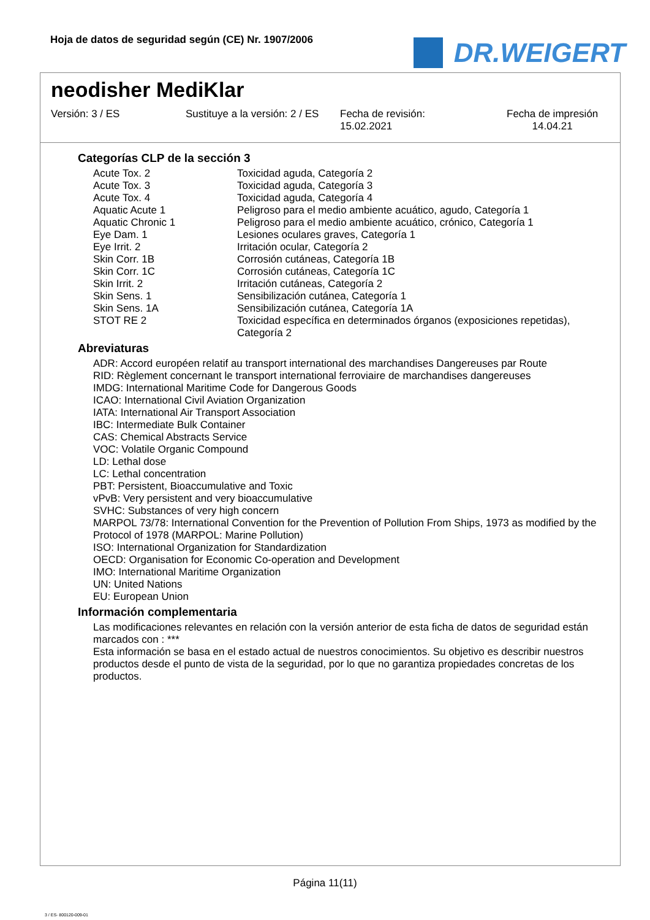Hoja de datos de seguridad según (CE) Nr. 1907/2006
DR.WEIGERT
neodisher MediKlar
Versión: 3 / ES Sustituye a la versión: 2 / ES
Fecha de revisión:
15.02.2021
Fecha de impresión
14.04.21
Categorías CLP de la sección 3
| Acute Tox. 2 | Toxicidad aguda, Categoría 2 |
| Acute Tox. 3 | Toxicidad aguda, Categoría 3 |
| Acute Tox. 4 | Toxicidad aguda, Categoría 4 |
| Aquatic Acute 1 | Peligroso para el medio ambiente acuático, agudo, Categoría 1 |
| Aquatic Chronic 1 | Peligroso para el medio ambiente acuático, crónico, Categoría 1 |
| Eye Dam. 1 | Lesiones oculares graves, Categoría 1 |
| Eye Irrit. 2 | Irritación ocular, Categoría 2 |
| Skin Corr. 1B | Corrosión cutáneas, Categoría 1B |
| Skin Corr. 1C | Corrosión cutáneas, Categoría 1C |
| Skin Irrit. 2 | Irritación cutáneas, Categoría 2 |
| Skin Sens. 1 | Sensibilización cutánea, Categoría 1 |
| Skin Sens. 1A | Sensibilización cutánea, Categoría 1A |
| STOT RE 2 | Toxicidad específica en determinados órganos (exposiciones repetidas), Categoría 2 |
Abreviaturas
ADR: Accord européen relatif au transport international des marchandises Dangereuses par Route
RID: Règlement concernant le transport international ferroviaire de marchandises dangereuses
IMDG: International Maritime Code for Dangerous Goods
ICAO: International Civil Aviation Organization
IATA: International Air Transport Association
IBC: Intermediate Bulk Container
CAS: Chemical Abstracts Service
VOC: Volatile Organic Compound
LD: Lethal dose
LC: Lethal concentration
PBT: Persistent, Bioaccumulative and Toxic
vPvB: Very persistent and very bioaccumulative
SVHC: Substances of very high concern
MARPOL 73/78: International Convention for the Prevention of Pollution From Ships, 1973 as modified by the Protocol of 1978 (MARPOL: Marine Pollution)
ISO: International Organization for Standardization
OECD: Organisation for Economic Co-operation and Development
IMO: International Maritime Organization
UN: United Nations
EU: European Union
Información complementaria
Las modificaciones relevantes en relación con la versión anterior de esta ficha de datos de seguridad están marcados con : ***
Esta información se basa en el estado actual de nuestros conocimientos. Su objetivo es describir nuestros productos desde el punto de vista de la seguridad, por lo que no garantiza propiedades concretas de los productos.
Página 11(11)
3 / ES- 800120-009-01